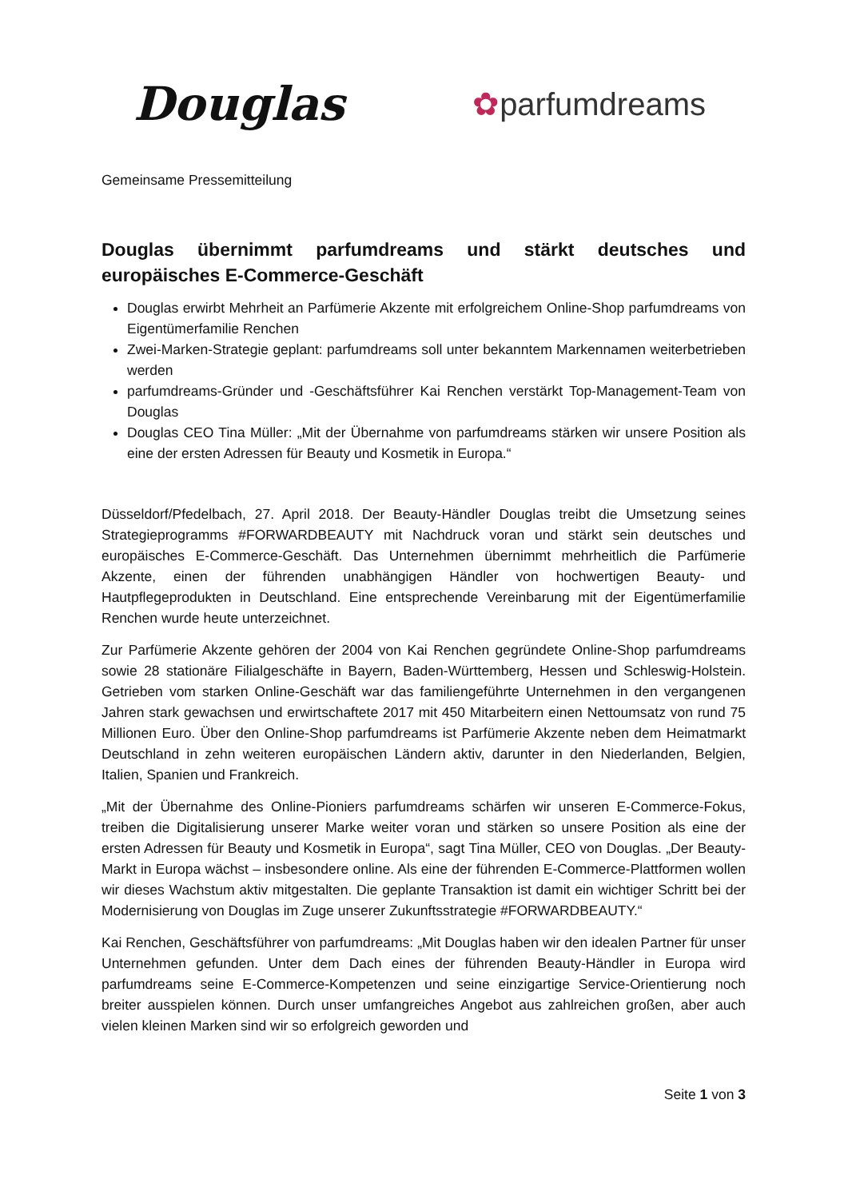Douglas
✿parfumdreams
Gemeinsame Pressemitteilung
Douglas übernimmt parfumdreams und stärkt deutsches und europäisches E-Commerce-Geschäft
Douglas erwirbt Mehrheit an Parfümerie Akzente mit erfolgreichem Online-Shop parfumdreams von Eigentümerfamilie Renchen
Zwei-Marken-Strategie geplant: parfumdreams soll unter bekanntem Markennamen weiterbetrieben werden
parfumdreams-Gründer und -Geschäftsführer Kai Renchen verstärkt Top-Management-Team von Douglas
Douglas CEO Tina Müller: „Mit der Übernahme von parfumdreams stärken wir unsere Position als eine der ersten Adressen für Beauty und Kosmetik in Europa.“
Düsseldorf/Pfedelbach, 27. April 2018. Der Beauty-Händler Douglas treibt die Umsetzung seines Strategieprogramms #FORWARDBEAUTY mit Nachdruck voran und stärkt sein deutsches und europäisches E-Commerce-Geschäft. Das Unternehmen übernimmt mehrheitlich die Parfümerie Akzente, einen der führenden unabhängigen Händler von hochwertigen Beauty- und Hautpflegeprodukten in Deutschland. Eine entsprechende Vereinbarung mit der Eigentümerfamilie Renchen wurde heute unterzeichnet.
Zur Parfümerie Akzente gehören der 2004 von Kai Renchen gegründete Online-Shop parfumdreams sowie 28 stationäre Filialgeschäfte in Bayern, Baden-Württemberg, Hessen und Schleswig-Holstein. Getrieben vom starken Online-Geschäft war das familiengeführte Unternehmen in den vergangenen Jahren stark gewachsen und erwirtschaftete 2017 mit 450 Mitarbeitern einen Nettoumsatz von rund 75 Millionen Euro. Über den Online-Shop parfumdreams ist Parfümerie Akzente neben dem Heimatmarkt Deutschland in zehn weiteren europäischen Ländern aktiv, darunter in den Niederlanden, Belgien, Italien, Spanien und Frankreich.
„Mit der Übernahme des Online-Pioniers parfumdreams schärfen wir unseren E-Commerce-Fokus, treiben die Digitalisierung unserer Marke weiter voran und stärken so unsere Position als eine der ersten Adressen für Beauty und Kosmetik in Europa“, sagt Tina Müller, CEO von Douglas. „Der Beauty-Markt in Europa wächst – insbesondere online. Als eine der führenden E-Commerce-Plattformen wollen wir dieses Wachstum aktiv mitgestalten. Die geplante Transaktion ist damit ein wichtiger Schritt bei der Modernisierung von Douglas im Zuge unserer Zukunftsstrategie #FORWARDBEAUTY.“
Kai Renchen, Geschäftsführer von parfumdreams: „Mit Douglas haben wir den idealen Partner für unser Unternehmen gefunden. Unter dem Dach eines der führenden Beauty-Händler in Europa wird parfumdreams seine E-Commerce-Kompetenzen und seine einzigartige Service-Orientierung noch breiter ausspielen können. Durch unser umfangreiches Angebot aus zahlreichen großen, aber auch vielen kleinen Marken sind wir so erfolgreich geworden und
Seite 1 von 3